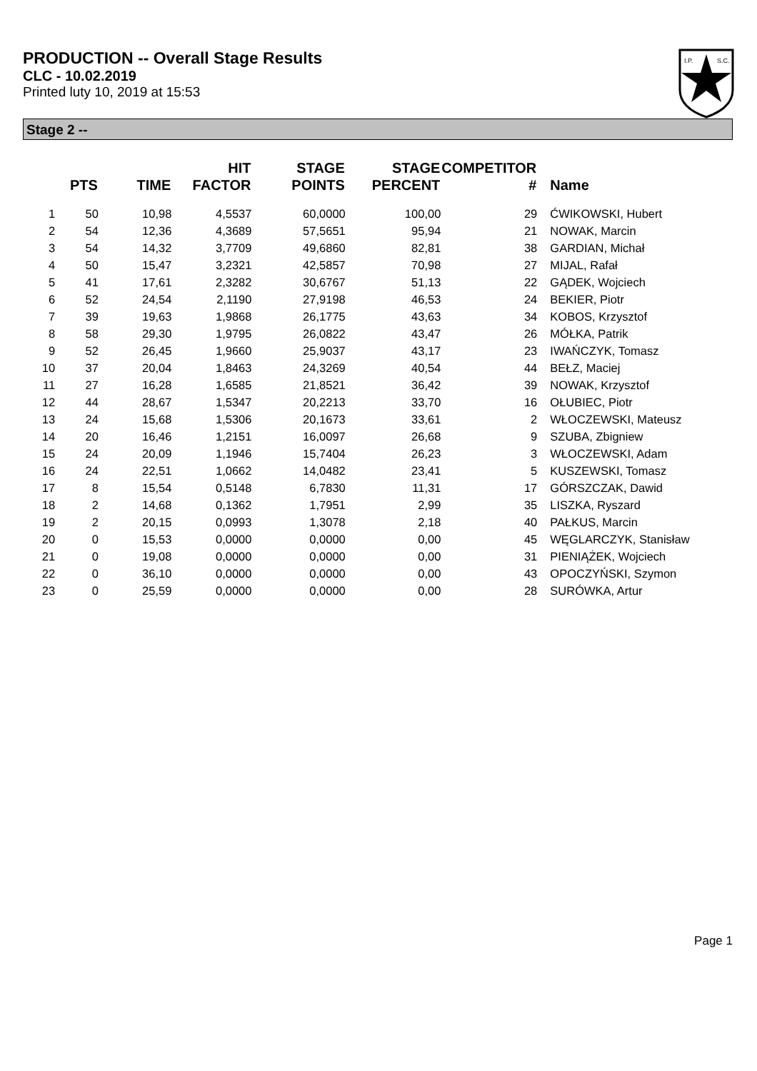PRODUCTION -- Overall Stage Results
CLC - 10.02.2019
Printed luty 10, 2019 at 15:53
I.P.
S.C.
Stage 2 --
| | PTS | TIME | HIT FACTOR | STAGE POINTS | STAGE PERCENT | COMPETITOR # | Name |
| --- | --- | --- | --- | --- | --- | --- | --- |
| 1 | 50 | 10,98 | 4,5537 | 60,0000 | 100,00 | 29 | ĆWIKOWSKI, Hubert |
| 2 | 54 | 12,36 | 4,3689 | 57,5651 | 95,94 | 21 | NOWAK, Marcin |
| 3 | 54 | 14,32 | 3,7709 | 49,6860 | 82,81 | 38 | GARDIAN, Michał |
| 4 | 50 | 15,47 | 3,2321 | 42,5857 | 70,98 | 27 | MIJAL, Rafał |
| 5 | 41 | 17,61 | 2,3282 | 30,6767 | 51,13 | 22 | GĄDEK, Wojciech |
| 6 | 52 | 24,54 | 2,1190 | 27,9198 | 46,53 | 24 | BEKIER, Piotr |
| 7 | 39 | 19,63 | 1,9868 | 26,1775 | 43,63 | 34 | KOBOS, Krzysztof |
| 8 | 58 | 29,30 | 1,9795 | 26,0822 | 43,47 | 26 | MÓŁKA, Patrik |
| 9 | 52 | 26,45 | 1,9660 | 25,9037 | 43,17 | 23 | IWAŃCZYK, Tomasz |
| 10 | 37 | 20,04 | 1,8463 | 24,3269 | 40,54 | 44 | BEŁZ, Maciej |
| 11 | 27 | 16,28 | 1,6585 | 21,8521 | 36,42 | 39 | NOWAK, Krzysztof |
| 12 | 44 | 28,67 | 1,5347 | 20,2213 | 33,70 | 16 | OŁUBIEC, Piotr |
| 13 | 24 | 15,68 | 1,5306 | 20,1673 | 33,61 | 2 | WŁOCZEWSKI, Mateusz |
| 14 | 20 | 16,46 | 1,2151 | 16,0097 | 26,68 | 9 | SZUBA, Zbigniew |
| 15 | 24 | 20,09 | 1,1946 | 15,7404 | 26,23 | 3 | WŁOCZEWSKI, Adam |
| 16 | 24 | 22,51 | 1,0662 | 14,0482 | 23,41 | 5 | KUSZEWSKI, Tomasz |
| 17 | 8 | 15,54 | 0,5148 | 6,7830 | 11,31 | 17 | GÓRSZCZAK, Dawid |
| 18 | 2 | 14,68 | 0,1362 | 1,7951 | 2,99 | 35 | LISZKA, Ryszard |
| 19 | 2 | 20,15 | 0,0993 | 1,3078 | 2,18 | 40 | PAŁKUS, Marcin |
| 20 | 0 | 15,53 | 0,0000 | 0,0000 | 0,00 | 45 | WĘGLARCZYK, Stanisław |
| 21 | 0 | 19,08 | 0,0000 | 0,0000 | 0,00 | 31 | PIENIĄŻEK, Wojciech |
| 22 | 0 | 36,10 | 0,0000 | 0,0000 | 0,00 | 43 | OPOCZYŃSKI, Szymon |
| 23 | 0 | 25,59 | 0,0000 | 0,0000 | 0,00 | 28 | SURÓWKA, Artur |
Page 1